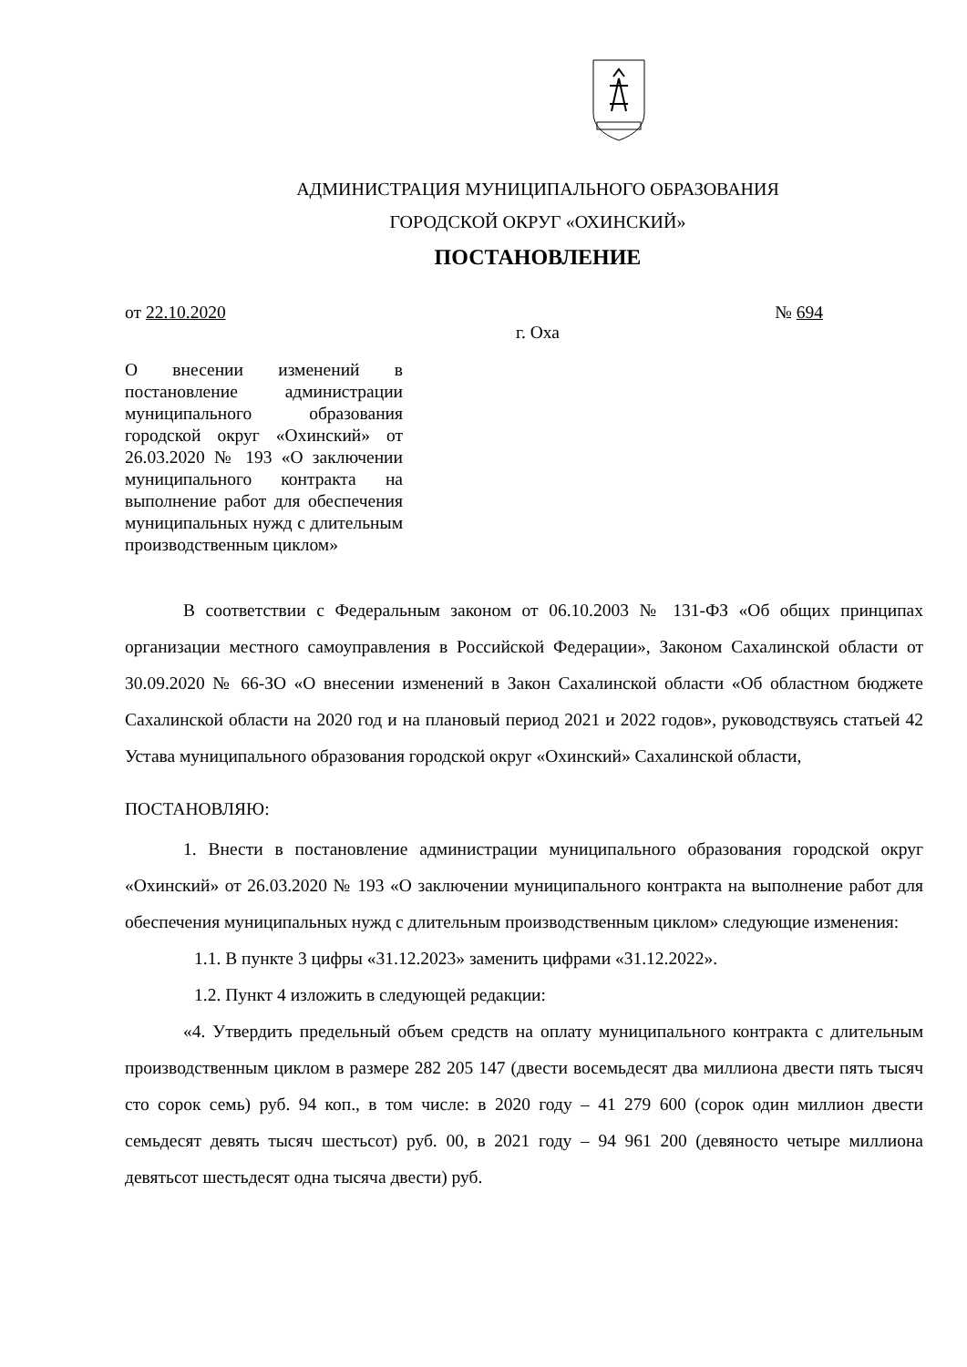АДМИНИСТРАЦИЯ МУНИЦИПАЛЬНОГО ОБРАЗОВАНИЯ
ГОРОДСКОЙ ОКРУГ «ОХИНСКИЙ»
ПОСТАНОВЛЕНИЕ
от 22.10.2020 № 694
г. Оха
О внесении изменений в постановление администрации муниципального образования городской округ «Охинский» от 26.03.2020 № 193 «О заключении муниципального контракта на выполнение работ для обеспечения муниципальных нужд с длительным производственным циклом»
В соответствии с Федеральным законом от 06.10.2003 № 131-ФЗ «Об общих принципах организации местного самоуправления в Российской Федерации», Законом Сахалинской области от 30.09.2020 № 66-ЗО «О внесении изменений в Закон Сахалинской области «Об областном бюджете Сахалинской области на 2020 год и на плановый период 2021 и 2022 годов», руководствуясь статьей 42 Устава муниципального образования городской округ «Охинский» Сахалинской области,
ПОСТАНОВЛЯЮ:
1. Внести в постановление администрации муниципального образования городской округ «Охинский» от 26.03.2020 № 193 «О заключении муниципального контракта на выполнение работ для обеспечения муниципальных нужд с длительным производственным циклом» следующие изменения:
1.1. В пункте 3 цифры «31.12.2023» заменить цифрами «31.12.2022».
1.2. Пункт 4 изложить в следующей редакции:
«4. Утвердить предельный объем средств на оплату муниципального контракта с длительным производственным циклом в размере 282 205 147 (двести восемьдесят два миллиона двести пять тысяч сто сорок семь) руб. 94 коп., в том числе: в 2020 году – 41 279 600 (сорок один миллион двести семьдесят девять тысяч шестьсот) руб. 00, в 2021 году – 94 961 200 (девяносто четыре миллиона девятьсот шестьдесят одна тысяча двести) руб.